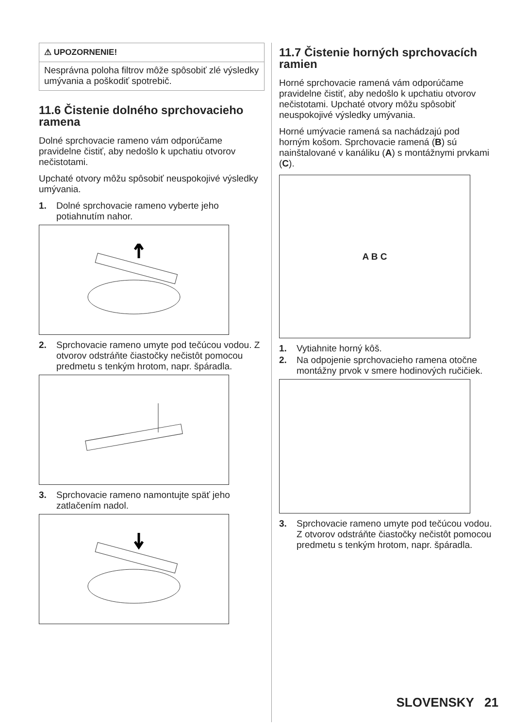⚠ UPOZORNENIE!
Nesprávna poloha filtrov môže spôsobiť zlé výsledky umývania a poškodiť spotrebič.
11.6 Čistenie dolného sprchovacieho ramena
Dolné sprchovacie rameno vám odporúčame pravidelne čistiť, aby nedošlo k upchatiu otvorov nečistotami.
Upchaté otvory môžu spôsobiť neuspokojivé výsledky umývania.
1. Dolné sprchovacie rameno vyberte jeho potiahnutím nahor.
2. Sprchovacie rameno umyte pod tečúcou vodou. Z otvorov odstráňte čiastočky nečistôt pomocou predmetu s tenkým hrotom, napr. špáradla.
3. Sprchovacie rameno namontujte späť jeho zatlačením nadol.
11.7 Čistenie horných sprchovacích ramien
Horné sprchovacie ramená vám odporúčame pravidelne čistiť, aby nedošlo k upchatiu otvorov nečistotami. Upchaté otvory môžu spôsobiť neuspokojivé výsledky umývania.
Horné umývacie ramená sa nachádzajú pod horným košom. Sprchovacie ramená (B) sú nainštalované v kanáliku (A) s montážnymi prvkami (C).
A B C
1. Vytiahnite horný kôš.
2. Na odpojenie sprchovacieho ramena otočne montážny prvok v smere hodinových ručičiek.
3. Sprchovacie rameno umyte pod tečúcou vodou. Z otvorov odstráňte čiastočky nečistôt pomocou predmetu s tenkým hrotom, napr. špáradla.
SLOVENSKY 21